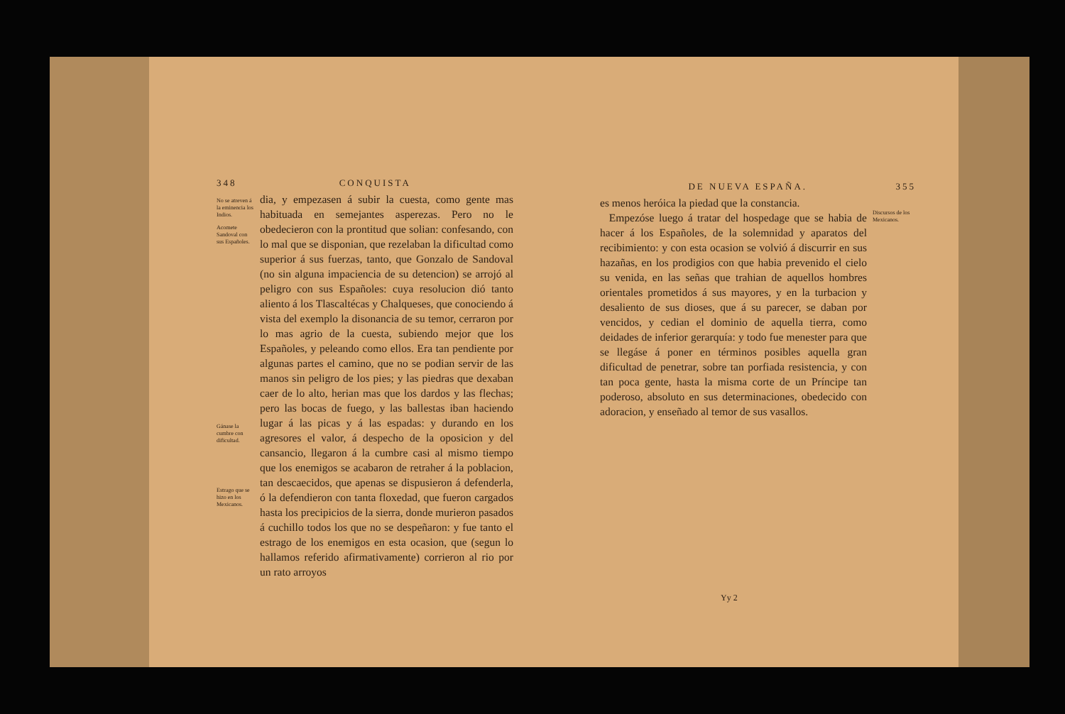348 CONQUISTA
No se atreven á la eminencia los Indios.
Acomete Sandoval con sus Españoles.
Gánase la cumbre con dificultad.
Estrago que se hizo en los Mexicanos.
dia, y empezasen á subir la cuesta, como gente mas habituada en semejantes asperezas. Pero no le obedecieron con la prontitud que solian: confesando, con lo mal que se disponian, que rezelaban la dificultad como superior á sus fuerzas, tanto, que Gonzalo de Sandoval (no sin alguna impaciencia de su detencion) se arrojó al peligro con sus Españoles: cuya resolucion dió tanto aliento á los Tlascaltécas y Chalqueses, que conociendo á vista del exemplo la disonancia de su temor, cerraron por lo mas agrio de la cuesta, subiendo mejor que los Españoles, y peleando como ellos. Era tan pendiente por algunas partes el camino, que no se podian servir de las manos sin peligro de los pies; y las piedras que dexaban caer de lo alto, herian mas que los dardos y las flechas; pero las bocas de fuego, y las ballestas iban haciendo lugar á las picas y á las espadas: y durando en los agresores el valor, á despecho de la oposicion y del cansancio, llegaron á la cumbre casi al mismo tiempo que los enemigos se acabaron de retraher á la poblacion, tan descaecidos, que apenas se dispusieron á defenderla, ó la defendieron con tanta floxedad, que fueron cargados hasta los precipicios de la sierra, donde murieron pasados á cuchillo todos los que no se despeñaron: y fue tanto el estrago de los enemigos en esta ocasion, que (segun lo hallamos referido afirmativamente) corrieron al rio por un rato arroyos
DE NUEVA ESPAÑA. 355
es menos heróica la piedad que la constancia.
Empezóse luego á tratar del hospedage que se habia de hacer á los Españoles, de la solemnidad y aparatos del recibimiento: y con esta ocasion se volvió á discurrir en sus hazañas, en los prodigios con que habia prevenido el cielo su venida, en las señas que trahian de aquellos hombres orientales prometidos á sus mayores, y en la turbacion y desaliento de sus dioses, que á su parecer, se daban por vencidos, y cedian el dominio de aquella tierra, como deidades de inferior gerarquía: y todo fue menester para que se llegáse á poner en términos posibles aquella gran dificultad de penetrar, sobre tan porfiada resistencia, y con tan poca gente, hasta la misma corte de un Príncipe tan poderoso, absoluto en sus determinaciones, obedecido con adoracion, y enseñado al temor de sus vasallos.
Discursos de los Mexicanos.
Yy 2